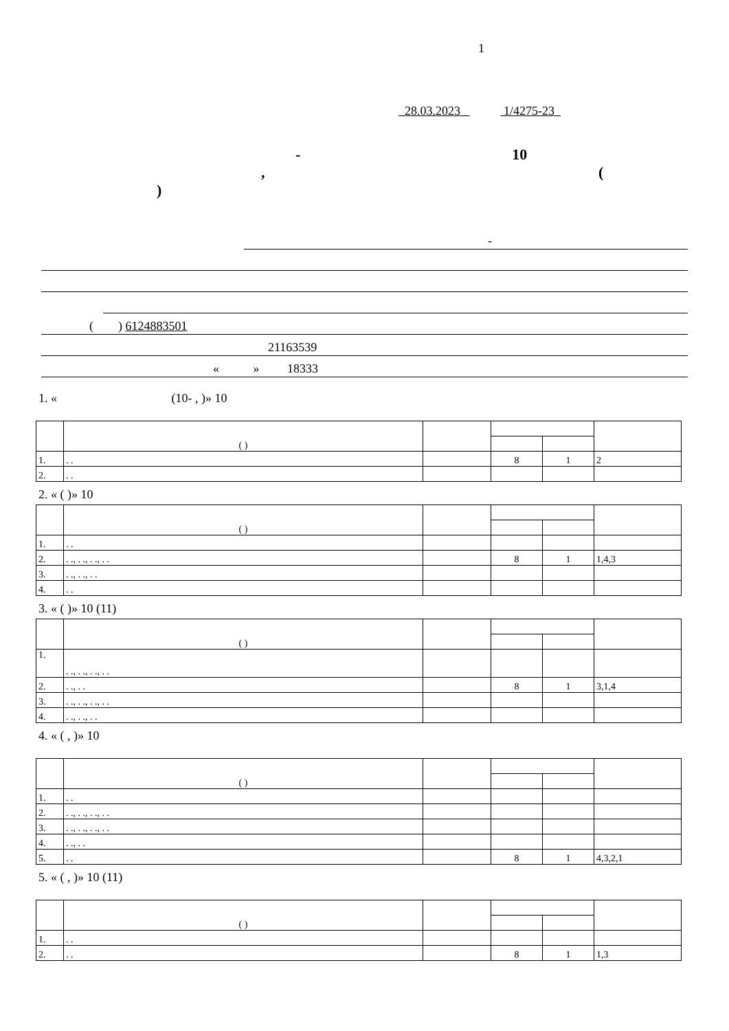1
28.03.2023 1/4275-23
- 10
, (
)
-
( ) 6124883501
21163539
« » 18333
1. « (10- , )» 10
| | ( ) | | | | |
| 1. | . . | | 8 | 1 | 2 |
| 2. | . . | | | | |
2. « ( )» 10
| | ( ) | | | | |
| 1. | . . | | | | |
| 2. | . ., . ., . ., . . | | 8 | 1 | 1,4,3 |
| 3. | . ., . ., . . | | | | |
| 4. | . . | | | | |
3. « ( )» 10 (11)
| | ( ) | | | | |
| 1. | . ., . ., . ., . . | | | | |
| 2. | . ., . . | | 8 | 1 | 3,1,4 |
| 3. | . ., . ., . ., . . | | | | |
| 4. | . ., . ., . . | | | | |
4. « ( , )» 10
| | ( ) | | | | |
| 1. | . . | | | | |
| 2. | . ., . ., . ., . . | | | | |
| 3. | . ., . ., . ., . . | | | | |
| 4. | . ., . . | | | | |
| 5. | . . | | 8 | 1 | 4,3,2,1 |
5. « ( , )» 10 (11)
| | ( ) | | | | |
| 1. | . . | | | | |
| 2. | . . | | 8 | 1 | 1,3 |